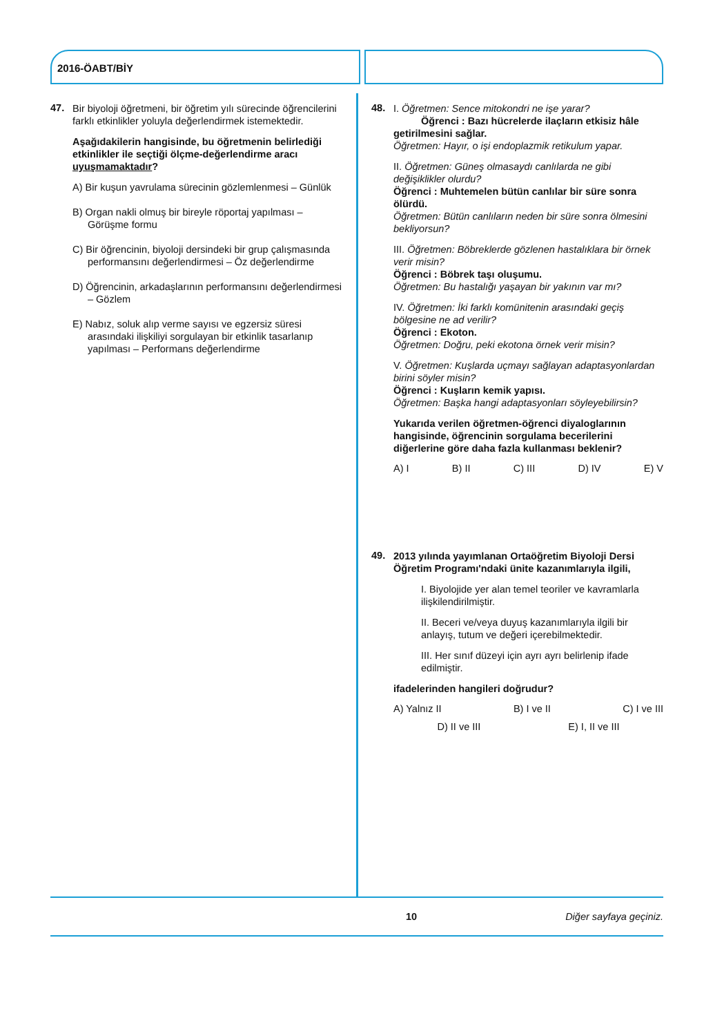2016-ÖABT/BİY
47.
Bir biyoloji öğretmeni, bir öğretim yılı sürecinde öğrencilerini farklı etkinlikler yoluyla değerlendirmek istemektedir.
Aşağıdakilerin hangisinde, bu öğretmenin belirlediği etkinlikler ile seçtiği ölçme-değerlendirme aracı uyuşmamaktadır?
A) Bir kuşun yavrulama sürecinin gözlemlenmesi – Günlük
B) Organ nakli olmuş bir bireyle röportaj yapılması – Görüşme formu
C) Bir öğrencinin, biyoloji dersindeki bir grup çalışmasında performansını değerlendirmesi – Öz değerlendirme
D) Öğrencinin, arkadaşlarının performansını değerlendirmesi – Gözlem
E) Nabız, soluk alıp verme sayısı ve egzersiz süresi arasındaki ilişkiliyi sorgulayan bir etkinlik tasarlanıp yapılması – Performans değerlendirme
48.
I. Öğretmen: Sence mitokondri ne işe yarar?
Öğrenci : Bazı hücrelerde ilaçların etkisiz hâle getirilmesini sağlar.
Öğretmen: Hayır, o işi endoplazmik retikulum yapar.
II. Öğretmen: Güneş olmasaydı canlılarda ne gibi değişiklikler olurdu?
Öğrenci : Muhtemelen bütün canlılar bir süre sonra ölürdü.
Öğretmen: Bütün canlıların neden bir süre sonra ölmesini bekliyorsun?
III. Öğretmen: Böbreklerde gözlenen hastalıklara bir örnek verir misin?
Öğrenci : Böbrek taşı oluşumu.
Öğretmen: Bu hastalığı yaşayan bir yakının var mı?
IV. Öğretmen: İki farklı komünitenin arasındaki geçiş bölgesine ne ad verilir?
Öğrenci : Ekoton.
Öğretmen: Doğru, peki ekotona örnek verir misin?
V. Öğretmen: Kuşlarda uçmayı sağlayan adaptasyonlardan birini söyler misin?
Öğrenci : Kuşların kemik yapısı.
Öğretmen: Başka hangi adaptasyonları söyleyebilirsin?
Yukarıda verilen öğretmen-öğrenci diyaloglarının hangisinde, öğrencinin sorgulama becerilerini diğerlerine göre daha fazla kullanması beklenir?
A) I B) II C) III D) IV E) V
49.
2013 yılında yayımlanan Ortaöğretim Biyoloji Dersi Öğretim Programı'ndaki ünite kazanımlarıyla ilgili,
I. Biyolojide yer alan temel teoriler ve kavramlarla ilişkilendirilmiştir.
II. Beceri ve/veya duyuş kazanımlarıyla ilgili bir anlayış, tutum ve değeri içerebilmektedir.
III. Her sınıf düzeyi için ayrı ayrı belirlenip ifade edilmiştir.
ifadelerinden hangileri doğrudur?
A) Yalnız II B) I ve II C) I ve III
D) II ve III E) I, II ve III
10 Diğer sayfaya geçiniz.